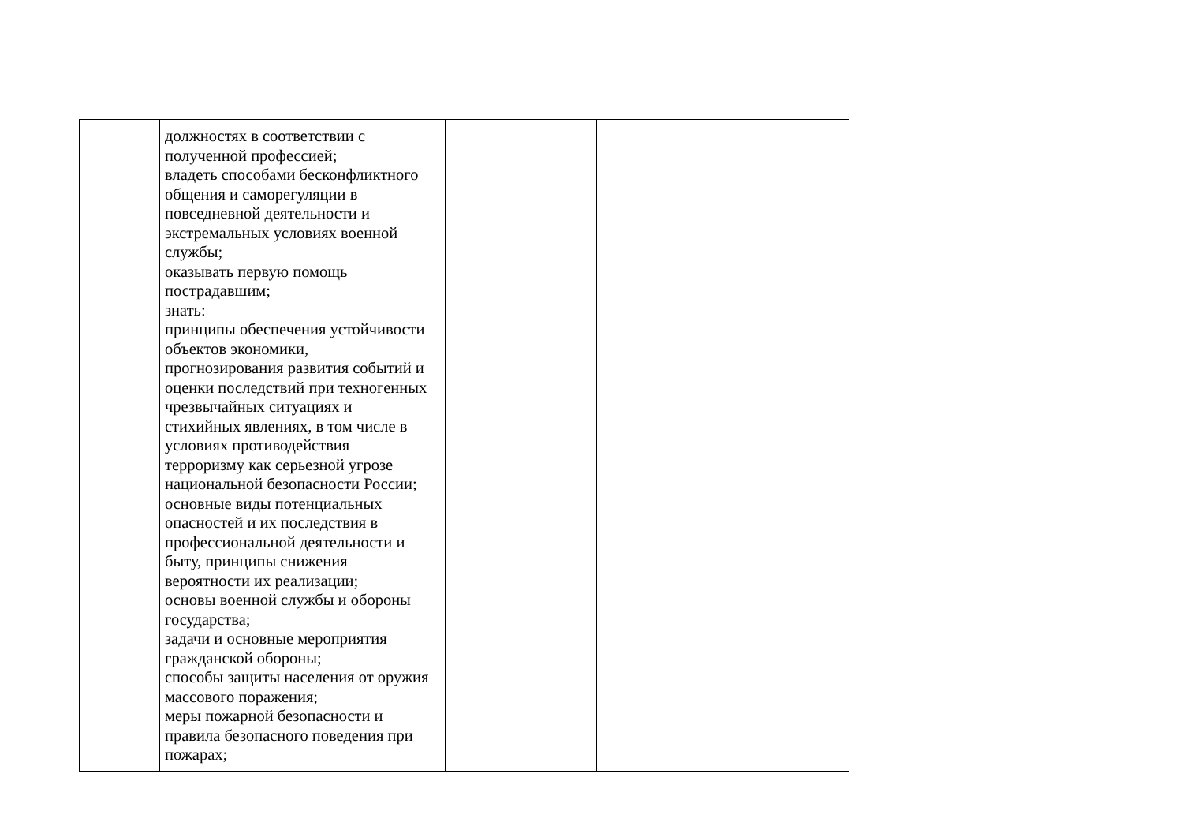| | должностях в соответствии с полученной профессией; владеть способами бесконфликтного общения и саморегуляции в повседневной деятельности и экстремальных условиях военной службы; оказывать первую помощь пострадавшим; знать: принципы обеспечения устойчивости объектов экономики, прогнозирования развития событий и оценки последствий при техногенных чрезвычайных ситуациях и стихийных явлениях, в том числе в условиях противодействия терроризму как серьезной угрозе национальной безопасности России; основные виды потенциальных опасностей и их последствия в профессиональной деятельности и быту, принципы снижения вероятности их реализации; основы военной службы и обороны государства; задачи и основные мероприятия гражданской обороны; способы защиты населения от оружия массового поражения; меры пожарной безопасности и правила безопасного поведения при пожарах; | | | | |